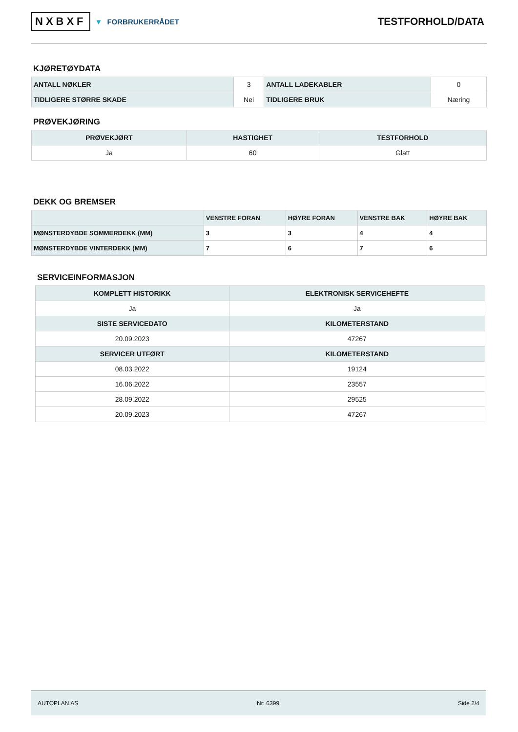NXBXF ▼ FORBRUKERRÅDET
TESTFORHOLD/DATA
KJØRETØYDATA
| ANTALL NØKLER | 3 | ANTALL LADEKABLER | 0 |
| TIDLIGERE STØRRE SKADE | Nei | TIDLIGERE BRUK | Næring |
PRØVEKJØRING
| PRØVEKJØRT | HASTIGHET | TESTFORHOLD |
| --- | --- | --- |
| Ja | 60 | Glatt |
DEKK OG BREMSER
| | VENSTRE FORAN | HØYRE FORAN | VENSTRE BAK | HØYRE BAK |
| --- | --- | --- | --- | --- |
| MØNSTERDYBDE SOMMERDEKK (MM) | 3 | 3 | 4 | 4 |
| MØNSTERDYBDE VINTERDEKK (MM) | 7 | 6 | 7 | 6 |
SERVICEINFORMASJON
| KOMPLETT HISTORIKK | ELEKTRONISK SERVICEHEFTE |
| --- | --- |
| Ja | Ja |
| SISTE SERVICEDATO | KILOMETERSTAND |
| 20.09.2023 | 47267 |
| SERVICER UTFØRT | KILOMETERSTAND |
| 08.03.2022 | 19124 |
| 16.06.2022 | 23557 |
| 28.09.2022 | 29525 |
| 20.09.2023 | 47267 |
AUTOPLAN AS Nr: 6399 Side 2/4